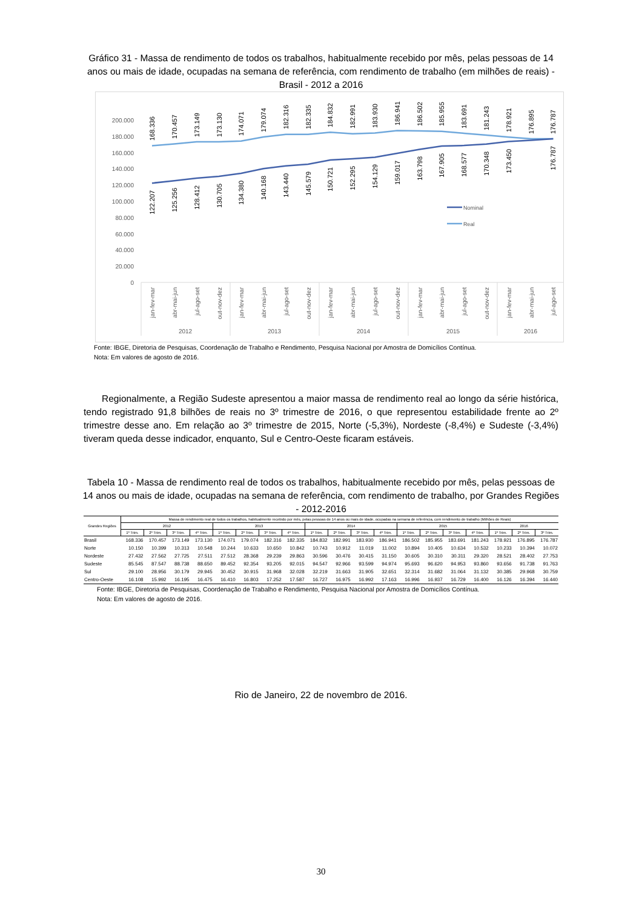Gráfico 31 - Massa de rendimento de todos os trabalhos, habitualmente recebido por mês, pelas pessoas de 14 anos ou mais de idade, ocupadas na semana de referência, com rendimento de trabalho (em milhões de reais) - Brasil - 2012 a 2016
0
20.000
40.000
60.000
80.000
100.000
120.000
140.000
160.000
180.000
200.000
168.336
170.457
173.149
173.130
174.071
179.074
182.316
182.335
184.832
182.991
183.930
186.941
186.502
185.955
183.691
181.243
178.921
176.895
176.787
122.207
125.256
128.412
130.705
134.380
140.168
143.440
145.579
150.721
152.295
154.129
159.017
163.798
167.905
168.577
170.348
173.450
176.787
Nominal
Real
jan-fev-mar
abr-mai-jun
jul-ago-set
out-nov-dez
jan-fev-mar
abr-mai-jun
jul-ago-set
out-nov-dez
jan-fev-mar
abr-mai-jun
jul-ago-set
out-nov-dez
jan-fev-mar
abr-mai-jun
jul-ago-set
out-nov-dez
jan-fev-mar
abr-mai-jun
jul-ago-set
2012
2013
2014
2015
2016
Fonte: IBGE, Diretoria de Pesquisas, Coordenação de Trabalho e Rendimento, Pesquisa Nacional por Amostra de Domicílios Contínua.
Nota: Em valores de agosto de 2016.
Regionalmente, a Região Sudeste apresentou a maior massa de rendimento real ao longo da série histórica, tendo registrado 91,8 bilhões de reais no 3º trimestre de 2016, o que representou estabilidade frente ao 2º trimestre desse ano. Em relação ao 3º trimestre de 2015, Norte (-5,3%), Nordeste (-8,4%) e Sudeste (-3,4%) tiveram queda desse indicador, enquanto, Sul e Centro-Oeste ficaram estáveis.
Tabela 10 - Massa de rendimento real de todos os trabalhos, habitualmente recebido por mês, pelas pessoas de 14 anos ou mais de idade, ocupadas na semana de referência, com rendimento de trabalho, por Grandes Regiões - 2012-2016
| Grandes Regiões | Massa de rendimento real de todos os trabalhos, habitualmente recebido por mês, pelas pessoas de 14 anos ou mais de idade, ocupadas na semana de referência, com rendimento de trabalho (Milhões de Reais) | | | | | | | | | | | | | | | | | | |
| --- | --- | --- | --- | --- | --- | --- | --- | --- | --- | --- | --- | --- | --- | --- | --- | --- | --- | --- | --- |
| | 2012 | | | | 2013 | | | | 2014 | | | | 2015 | | | | 2016 | | |
| | 1º Trim. | 2º Trim. | 3º Trim. | 4º Trim. | 1º Trim. | 2º Trim. | 3º Trim. | 4º Trim. | 1º Trim. | 2º Trim. | 3º Trim. | 4º Trim. | 1º Trim. | 2º Trim. | 3º Trim. | 4º Trim. | 1º Trim. | 2º Trim. | 3º Trim. |
| Brasil | 168.336 | 170.457 | 173.149 | 173.130 | 174.071 | 179.074 | 182.316 | 182.335 | 184.832 | 182.991 | 183.930 | 186.941 | 186.502 | 185.955 | 183.691 | 181.243 | 178.921 | 176.895 | 176.787 |
| Norte | 10.150 | 10.399 | 10.313 | 10.548 | 10.244 | 10.633 | 10.650 | 10.842 | 10.743 | 10.912 | 11.019 | 11.002 | 10.894 | 10.405 | 10.634 | 10.532 | 10.233 | 10.394 | 10.072 |
| Nordeste | 27.432 | 27.562 | 27.725 | 27.511 | 27.512 | 28.368 | 29.239 | 29.863 | 30.596 | 30.476 | 30.415 | 31.150 | 30.605 | 30.310 | 30.311 | 29.320 | 28.521 | 28.402 | 27.753 |
| Sudeste | 85.545 | 87.547 | 88.738 | 88.650 | 89.452 | 92.354 | 93.205 | 92.015 | 94.547 | 92.966 | 93.599 | 94.974 | 95.693 | 96.620 | 94.953 | 93.860 | 93.656 | 91.738 | 91.763 |
| Sul | 29.100 | 28.956 | 30.179 | 29.945 | 30.452 | 30.915 | 31.968 | 32.028 | 32.219 | 31.663 | 31.905 | 32.651 | 32.314 | 31.682 | 31.064 | 31.132 | 30.385 | 29.968 | 30.759 |
| Centro-Oeste | 16.108 | 15.992 | 16.195 | 16.475 | 16.410 | 16.803 | 17.252 | 17.587 | 16.727 | 16.975 | 16.992 | 17.163 | 16.996 | 16.937 | 16.729 | 16.400 | 16.126 | 16.394 | 16.440 |
Fonte: IBGE, Diretoria de Pesquisas, Coordenação de Trabalho e Rendimento, Pesquisa Nacional por Amostra de Domicílios Contínua.
Nota: Em valores de agosto de 2016.
Rio de Janeiro, 22 de novembro de 2016.
30